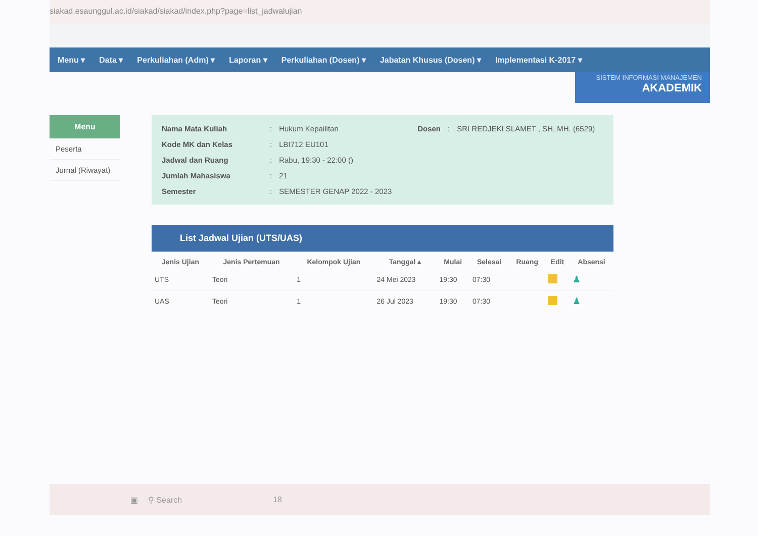siakad.esaunggul.ac.id/siakad/siakad/index.php?page=list_jadwalujian
Menu ▾ Data ▾ Perkuliahan (Adm) ▾ Laporan ▾ Perkuliahan (Dosen) ▾ Jabatan Khusus (Dosen) ▾ Implementasi K-2017 ▾
SISTEM INFORMASI MANAJEMEN
AKADEMIK
Menu
Peserta
Jurnal (Riwayat)
| Nama Mata Kuliah | : | Hukum Kepailitan | Dosen | : | SRI REDJEKI SLAMET , SH, MH. (6529) |
| Kode MK dan Kelas | : | LBI712 EU101 | | | |
| Jadwal dan Ruang | : | Rabu, 19:30 - 22:00 () | | | |
| Jumlah Mahasiswa | : | 21 | | | |
| Semester | : | SEMESTER GENAP 2022 - 2023 | | | |
List Jadwal Ujian (UTS/UAS)
| Jenis Ujian | Jenis Pertemuan | Kelompok Ujian | Tanggal ▴ | Mulai | Selesai | Ruang | Edit | Absensi |
| --- | --- | --- | --- | --- | --- | --- | --- | --- |
| UTS | Teori | 1 | 24 Mei 2023 | 19:30 | 07:30 | | | ♟ |
| UAS | Teori | 1 | 26 Jul 2023 | 19:30 | 07:30 | | | ♟ |
▣ ⚲ Search 18